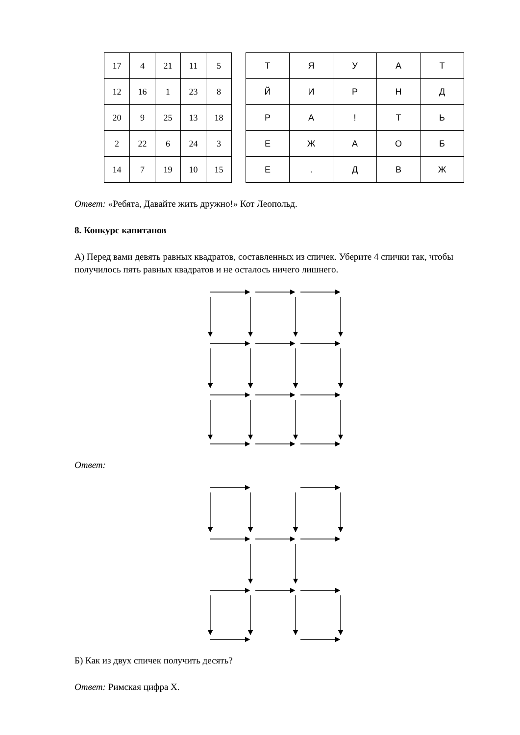| 17 | 4 | 21 | 11 | 5 |
| 12 | 16 | 1 | 23 | 8 |
| 20 | 9 | 25 | 13 | 18 |
| 2 | 22 | 6 | 24 | 3 |
| 14 | 7 | 19 | 10 | 15 |
| Т | Я | У | А | Т |
| Й | И | Р | Н | Д |
| Р | А | ! | Т | Ь |
| Е | Ж | А | О | Б |
| Е | . | Д | В | Ж |
Ответ: «Ребята, Давайте жить дружно!» Кот Леопольд.
8. Конкурс капитанов
А) Перед вами девять равных квадратов, составленных из спичек. Уберите 4 спички так, чтобы получилось пять равных квадратов и не осталось ничего лишнего.
Ответ:
Б) Как из двух спичек получить десять?
Ответ: Римская цифра Х.